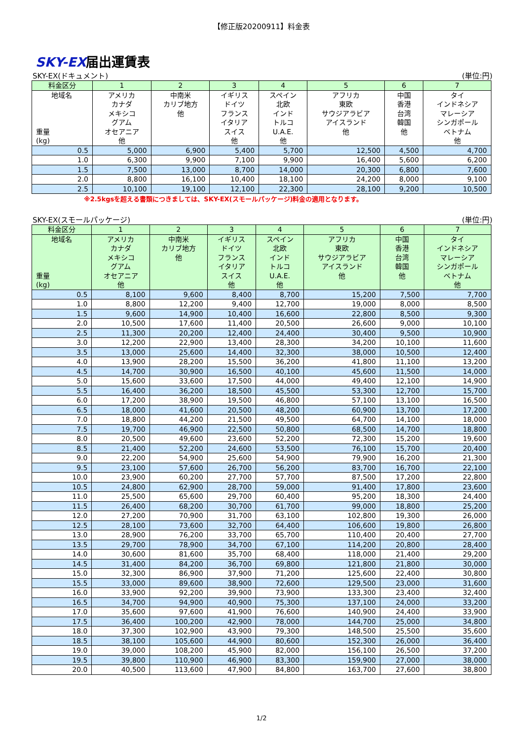【修正版20200911】料金表
SKY-EX届出運賃表
SKY-EX(ドキュメント) (単位:円)
| 料金区分 | 1 | 2 | 3 | 4 | 5 | 6 | 7 |
| --- | --- | --- | --- | --- | --- | --- | --- |
| 地域名 重量 (kg) | アメリカ カナダ メキシコ グアム オセアニア 他 | 中南米 カリブ地方 他 | イギリス ドイツ フランス イタリア スイス 他 | スペイン 北欧 インド トルコ U.A.E. 他 | アフリカ 東欧 サウジアラビア アイスランド 他 | 中国 香港 台湾 韓国 他 | タイ インドネシア マレーシア シンガポール ベトナム 他 |
| 0.5 | 5,000 | 6,900 | 5,400 | 5,700 | 12,500 | 4,500 | 4,700 |
| 1.0 | 6,300 | 9,900 | 7,100 | 9,900 | 16,400 | 5,600 | 6,200 |
| 1.5 | 7,500 | 13,000 | 8,700 | 14,000 | 20,300 | 6,800 | 7,600 |
| 2.0 | 8,800 | 16,100 | 10,400 | 18,100 | 24,200 | 8,000 | 9,100 |
| 2.5 | 10,100 | 19,100 | 12,100 | 22,300 | 28,100 | 9,200 | 10,500 |
※2.5kgsを超える書類につきましては、SKY-EX(スモールパッケージ)料金の適用となります。
SKY-EX(スモールパッケージ) (単位:円)
| 料金区分 | 1 | 2 | 3 | 4 | 5 | 6 | 7 |
| --- | --- | --- | --- | --- | --- | --- | --- |
| 地域名 重量 (kg) | アメリカ カナダ メキシコ グアム オセアニア 他 | 中南米 カリブ地方 他 | イギリス ドイツ フランス イタリア スイス 他 | スペイン 北欧 インド トルコ U.A.E. 他 | アフリカ 東欧 サウジアラビア アイスランド 他 | 中国 香港 台湾 韓国 他 | タイ インドネシア マレーシア シンガポール ベトナム 他 |
| 0.5 | 8,100 | 9,600 | 8,400 | 8,700 | 15,200 | 7,500 | 7,700 |
| 1.0 | 8,800 | 12,200 | 9,400 | 12,700 | 19,000 | 8,000 | 8,500 |
| 1.5 | 9,600 | 14,900 | 10,400 | 16,600 | 22,800 | 8,500 | 9,300 |
| 2.0 | 10,500 | 17,600 | 11,400 | 20,500 | 26,600 | 9,000 | 10,100 |
| 2.5 | 11,300 | 20,200 | 12,400 | 24,400 | 30,400 | 9,500 | 10,900 |
| 3.0 | 12,200 | 22,900 | 13,400 | 28,300 | 34,200 | 10,100 | 11,600 |
| 3.5 | 13,000 | 25,600 | 14,400 | 32,300 | 38,000 | 10,500 | 12,400 |
| 4.0 | 13,900 | 28,200 | 15,500 | 36,200 | 41,800 | 11,100 | 13,200 |
| 4.5 | 14,700 | 30,900 | 16,500 | 40,100 | 45,600 | 11,500 | 14,000 |
| 5.0 | 15,600 | 33,600 | 17,500 | 44,000 | 49,400 | 12,100 | 14,900 |
| 5.5 | 16,400 | 36,200 | 18,500 | 45,500 | 53,300 | 12,700 | 15,700 |
| 6.0 | 17,200 | 38,900 | 19,500 | 46,800 | 57,100 | 13,100 | 16,500 |
| 6.5 | 18,000 | 41,600 | 20,500 | 48,200 | 60,900 | 13,700 | 17,200 |
| 7.0 | 18,800 | 44,200 | 21,500 | 49,500 | 64,700 | 14,100 | 18,000 |
| 7.5 | 19,700 | 46,900 | 22,500 | 50,800 | 68,500 | 14,700 | 18,800 |
| 8.0 | 20,500 | 49,600 | 23,600 | 52,200 | 72,300 | 15,200 | 19,600 |
| 8.5 | 21,400 | 52,200 | 24,600 | 53,500 | 76,100 | 15,700 | 20,400 |
| 9.0 | 22,200 | 54,900 | 25,600 | 54,900 | 79,900 | 16,200 | 21,300 |
| 9.5 | 23,100 | 57,600 | 26,700 | 56,200 | 83,700 | 16,700 | 22,100 |
| 10.0 | 23,900 | 60,200 | 27,700 | 57,700 | 87,500 | 17,200 | 22,800 |
| 10.5 | 24,800 | 62,900 | 28,700 | 59,000 | 91,400 | 17,800 | 23,600 |
| 11.0 | 25,500 | 65,600 | 29,700 | 60,400 | 95,200 | 18,300 | 24,400 |
| 11.5 | 26,400 | 68,200 | 30,700 | 61,700 | 99,000 | 18,800 | 25,200 |
| 12.0 | 27,200 | 70,900 | 31,700 | 63,100 | 102,800 | 19,300 | 26,000 |
| 12.5 | 28,100 | 73,600 | 32,700 | 64,400 | 106,600 | 19,800 | 26,800 |
| 13.0 | 28,900 | 76,200 | 33,700 | 65,700 | 110,400 | 20,400 | 27,700 |
| 13.5 | 29,700 | 78,900 | 34,700 | 67,100 | 114,200 | 20,800 | 28,400 |
| 14.0 | 30,600 | 81,600 | 35,700 | 68,400 | 118,000 | 21,400 | 29,200 |
| 14.5 | 31,400 | 84,200 | 36,700 | 69,800 | 121,800 | 21,800 | 30,000 |
| 15.0 | 32,300 | 86,900 | 37,900 | 71,200 | 125,600 | 22,400 | 30,800 |
| 15.5 | 33,000 | 89,600 | 38,900 | 72,600 | 129,500 | 23,000 | 31,600 |
| 16.0 | 33,900 | 92,200 | 39,900 | 73,900 | 133,300 | 23,400 | 32,400 |
| 16.5 | 34,700 | 94,900 | 40,900 | 75,300 | 137,100 | 24,000 | 33,200 |
| 17.0 | 35,600 | 97,600 | 41,900 | 76,600 | 140,900 | 24,400 | 33,900 |
| 17.5 | 36,400 | 100,200 | 42,900 | 78,000 | 144,700 | 25,000 | 34,800 |
| 18.0 | 37,300 | 102,900 | 43,900 | 79,300 | 148,500 | 25,500 | 35,600 |
| 18.5 | 38,100 | 105,600 | 44,900 | 80,600 | 152,300 | 26,000 | 36,400 |
| 19.0 | 39,000 | 108,200 | 45,900 | 82,000 | 156,100 | 26,500 | 37,200 |
| 19.5 | 39,800 | 110,900 | 46,900 | 83,300 | 159,900 | 27,000 | 38,000 |
| 20.0 | 40,500 | 113,600 | 47,900 | 84,800 | 163,700 | 27,600 | 38,800 |
1/2